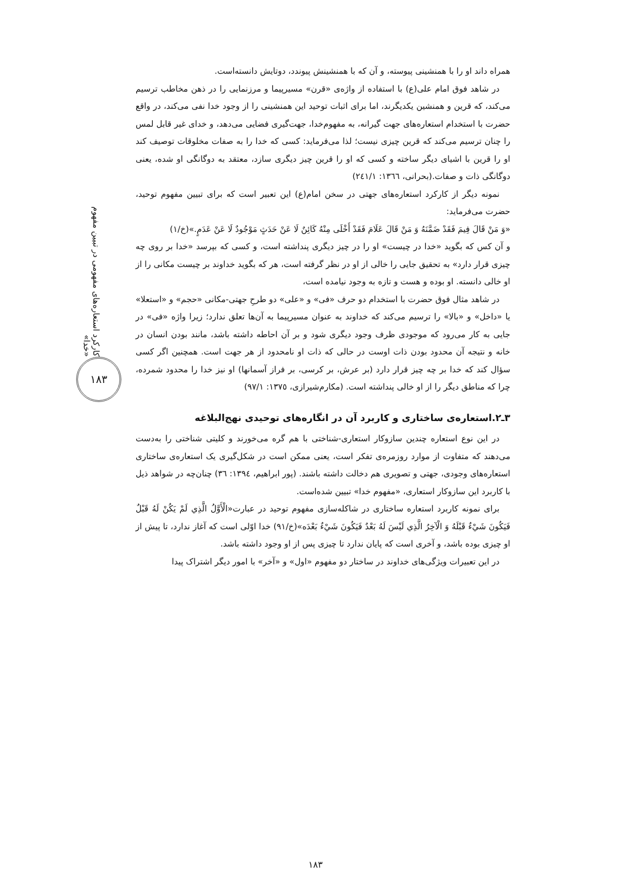کارکرد استعاره‌های مفهومی در تبیین مفهوم «خدا»
۱۸۳
همراه داند او را با همنشینی پیوسته، و آن که با همنشینش پیوندد، دوتایش دانسته‌است.
در شاهد فوق امام علی(ع) با استفاده از واژه‌ی «قرن» مسیرپیما و مرزنمایی را در ذهن مخاطب ترسیم می‌کند، که قرین و همنشین یکدیگرند، اما برای اثبات توحید این همنشینی را از وجود خدا نفی می‌کند، در واقع حضرت با استخدام استعاره‌های جهت گیرانه، به مفهوم‌خدا، جهت‌گیری فضایی می‌دهد، و خدای غیر قابل لمس را چنان ترسیم می‌کند که قرین چیزی نیست؛ لذا می‌فرماید: کسی که خدا را به صفات مخلوقات توصیف کند او را قرین با اشیای دیگر ساخته و کسی که او را قرین چیز دیگری سازد، معتقد به دوگانگی او شده، یعنی دوگانگی ذات و صفات.(بحرانی، ١٣٦٦: ٢٤١/١)
نمونه دیگر از کارکرد استعاره‌های جهتی در سخن امام(ع) این تعبیر است که برای تبیین مفهوم توحید، حضرت می‌فرماید:
«وَ مَنْ قَالَ فِيمَ فَقَدْ ضَمَّنَهُ وَ مَنْ قَالَ عَلَامَ فَقَدْ أَخْلَى مِنْهُ كَائِنٌ لَا عَنْ حَدَثٍ مَوْجُودٌ لَا عَنْ عَدَمٍ.»(خ/١)
و آن کس که بگوید «خدا در چیست» او را در چیز دیگری پنداشته است، و کسی که بپرسد «خدا بر روی چه چیزی قرار دارد» به تحقیق جایی را خالی از او در نظر گرفته است، هر که بگوید خداوند بر چیست مکانی را از او خالی دانسته. او بوده و هست و تازه به وجود نیامده است،
در شاهد مثال فوق حضرت با استخدام دو حرف «فی» و «علی» دو طرحِ جهتی-مکانی «حجم» و «استعلا» یا «داخل» و «بالا» را ترسیم می‌کند که خداوند به عنوان مسیرپیما به آن‌ها تعلق ندارد؛ زیرا واژه «فی» در جایی به کار می‌رود که موجودی ظرف وجود دیگری شود و بر آن احاطه داشته باشد، مانند بودن انسان در خانه و نتیجه آن محدود بودن ذات اوست در حالی که ذات او نامحدود از هر جهت است. همچنین اگر کسی سؤال کند که خدا بر چه چیز قرار دارد (بر عرش، بر کرسی، بر فراز آسمانها) او نیز خدا را محدود شمرده، چرا که مناطق دیگر را از او خالی پنداشته است. (مکارم‌شیرازی، ١٣٧٥: ٩٧/١)
۳ـ۲.استعاره‌ی ساختاری و کاربرد آن در انگاره‌های توحیدی نهج‌البلاغه
در این نوع استعاره چندین سازوکار استعاری-شناختی با هم گره می‌خورند و کلیتی شناختی را به‌دست می‌دهند که متفاوت از موارد روزمره‌ی تفکر است، یعنی ممکن است در شکل‌گیری یک استعاره‌ی ساختاری استعاره‌های وجودی، جهتی و تصویری هم دخالت داشته باشند. (پور ابراهیم، ١٣٩٤: ٣٦) چنان‌چه در شواهد ذیل با کاربرد این سازوکار استعاری، «مفهوم خدا» تبیین شده‌است.
برای نمونه کاربرد استعاره ساختاری در شاکله‌سازی مفهوم توحید در عبارت«الْأَوَّلُ الَّذِي لَمْ يَكُنْ لَهُ قَبْلٌ فَيَكُونَ شَيْءٌ قَبْلَهُ وَ الْآخِرُ الَّذِي لَيْسَ لَهُ بَعْدٌ فَيَكُونَ شَيْءٌ بَعْدَه»(خ/٩١) خدا اوّلی است که آغاز ندارد، تا پیش از او چیزی بوده باشد، و آخری است که پایان ندارد تا چیزی پس از او وجود داشته باشد.
در این تعبیرات ویژگی‌های خداوند در ساختار دو مفهوم «اول» و «آخر» با امور دیگر اشتراک پیدا
۱۸۳